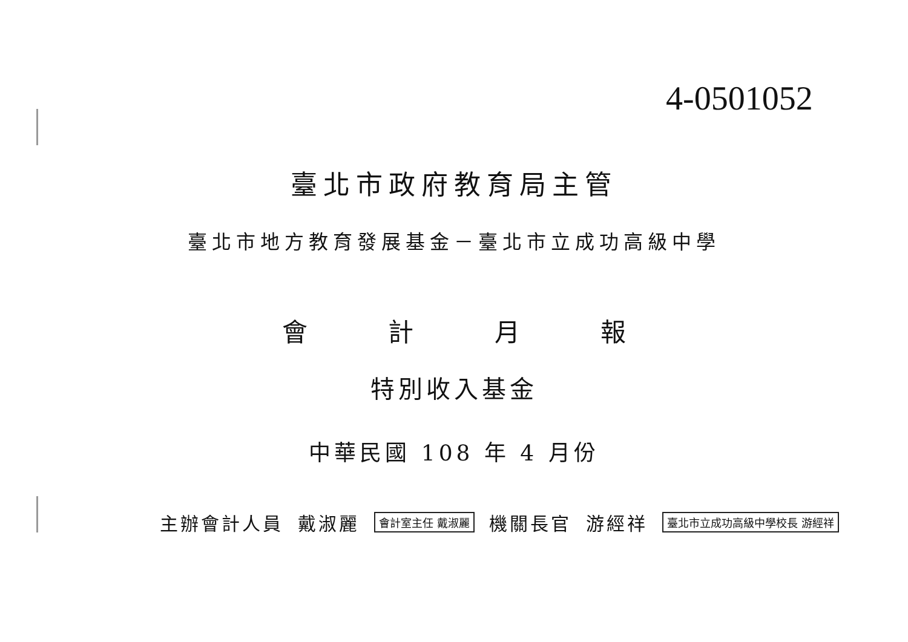4-0501052
臺北市政府教育局主管
臺北市地方教育發展基金－臺北市立成功高級中學
會 計 月 報
特別收入基金
中華民國 108 年 4 月份
主辦會計人員 戴淑麗 會計室主任 戴淑麗 機關長官 游經祥 臺北市立成功高級中學校長 游經祥